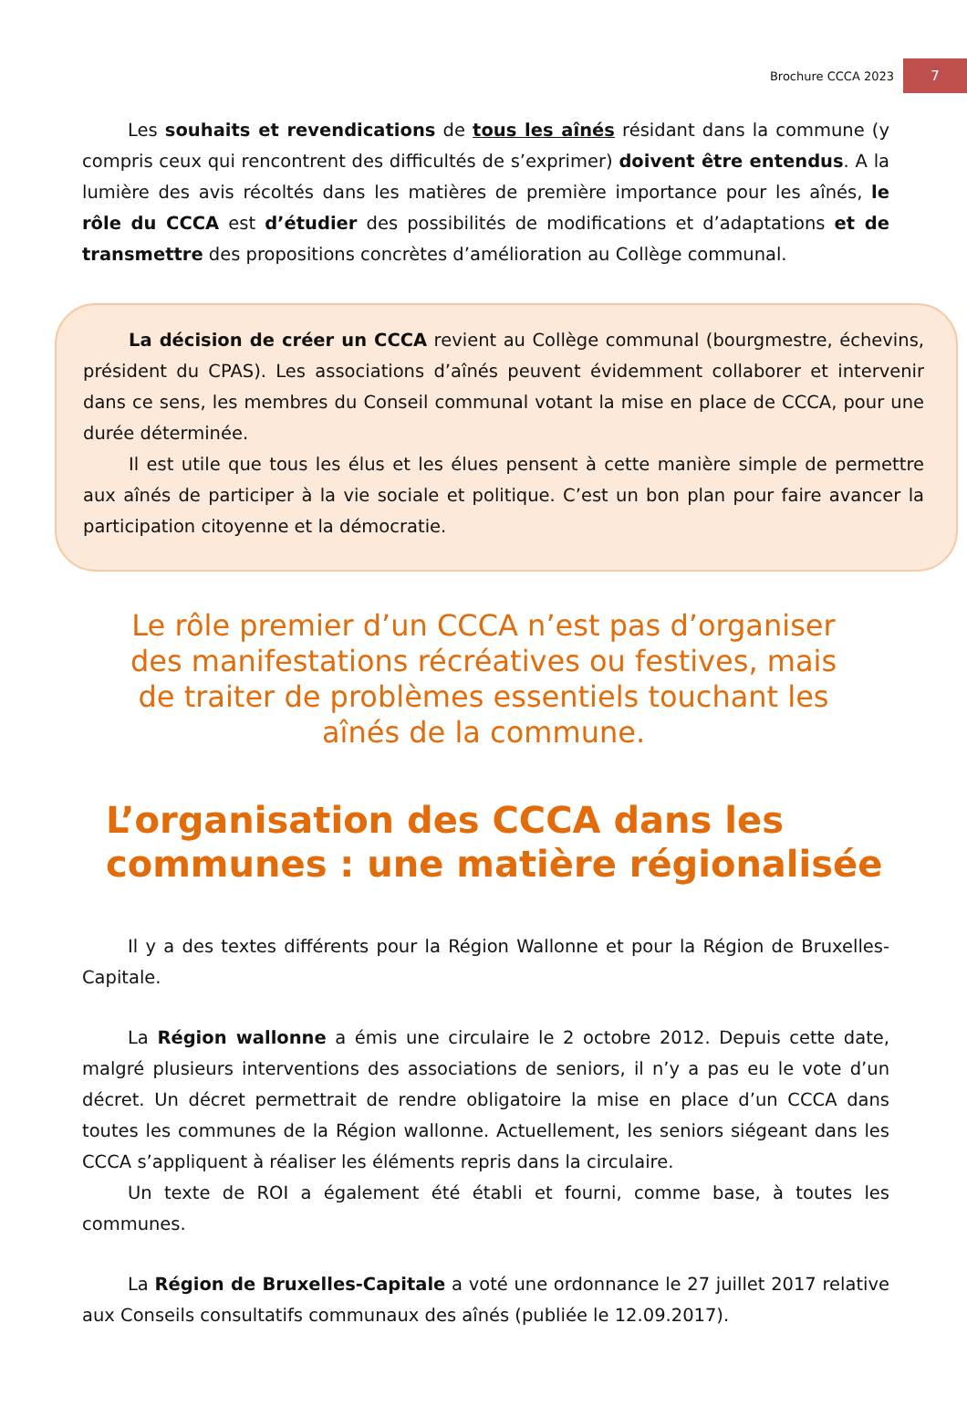Brochure CCCA 2023 7
Les souhaits et revendications de tous les aînés résidant dans la commune (y compris ceux qui rencontrent des difficultés de s’exprimer) doivent être entendus. A la lumière des avis récoltés dans les matières de première importance pour les aînés, le rôle du CCCA est d’étudier des possibilités de modifications et d’adaptations et de transmettre des propositions concrètes d’amélioration au Collège communal.
La décision de créer un CCCA revient au Collège communal (bourgmestre, échevins, président du CPAS). Les associations d’aînés peuvent évidemment collaborer et intervenir dans ce sens, les membres du Conseil communal votant la mise en place de CCCA, pour une durée déterminée.
Il est utile que tous les élus et les élues pensent à cette manière simple de permettre aux aînés de participer à la vie sociale et politique. C’est un bon plan pour faire avancer la participation citoyenne et la démocratie.
Le rôle premier d’un CCCA n’est pas d’organiser des manifestations récréatives ou festives, mais de traiter de problèmes essentiels touchant les aînés de la commune.
L’organisation des CCCA dans les communes : une matière régionalisée
Il y a des textes différents pour la Région Wallonne et pour la Région de Bruxelles-Capitale.
La Région wallonne a émis une circulaire le 2 octobre 2012. Depuis cette date, malgré plusieurs interventions des associations de seniors, il n’y a pas eu le vote d’un décret. Un décret permettrait de rendre obligatoire la mise en place d’un CCCA dans toutes les communes de la Région wallonne. Actuellement, les seniors siégeant dans les CCCA s’appliquent à réaliser les éléments repris dans la circulaire.
Un texte de ROI a également été établi et fourni, comme base, à toutes les communes.
La Région de Bruxelles-Capitale a voté une ordonnance le 27 juillet 2017 relative aux Conseils consultatifs communaux des aînés (publiée le 12.09.2017).